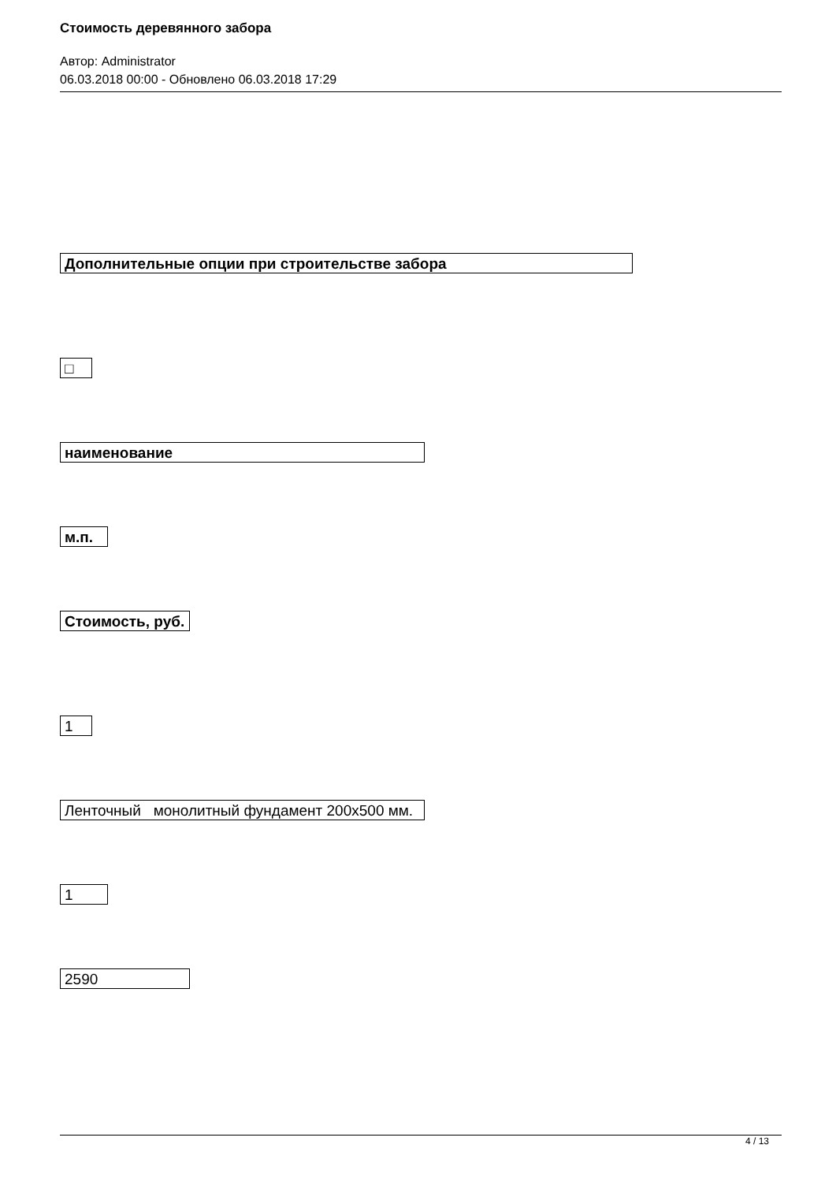Стоимость деревянного забора
Автор: Administrator
06.03.2018 00:00 - Обновлено 06.03.2018 17:29
Дополнительные опции при строительстве забора
□
наименование
м.п.
Стоимость, руб.
1
Ленточный монолитный фундамент 200х500 мм.
1
2590
4 / 13